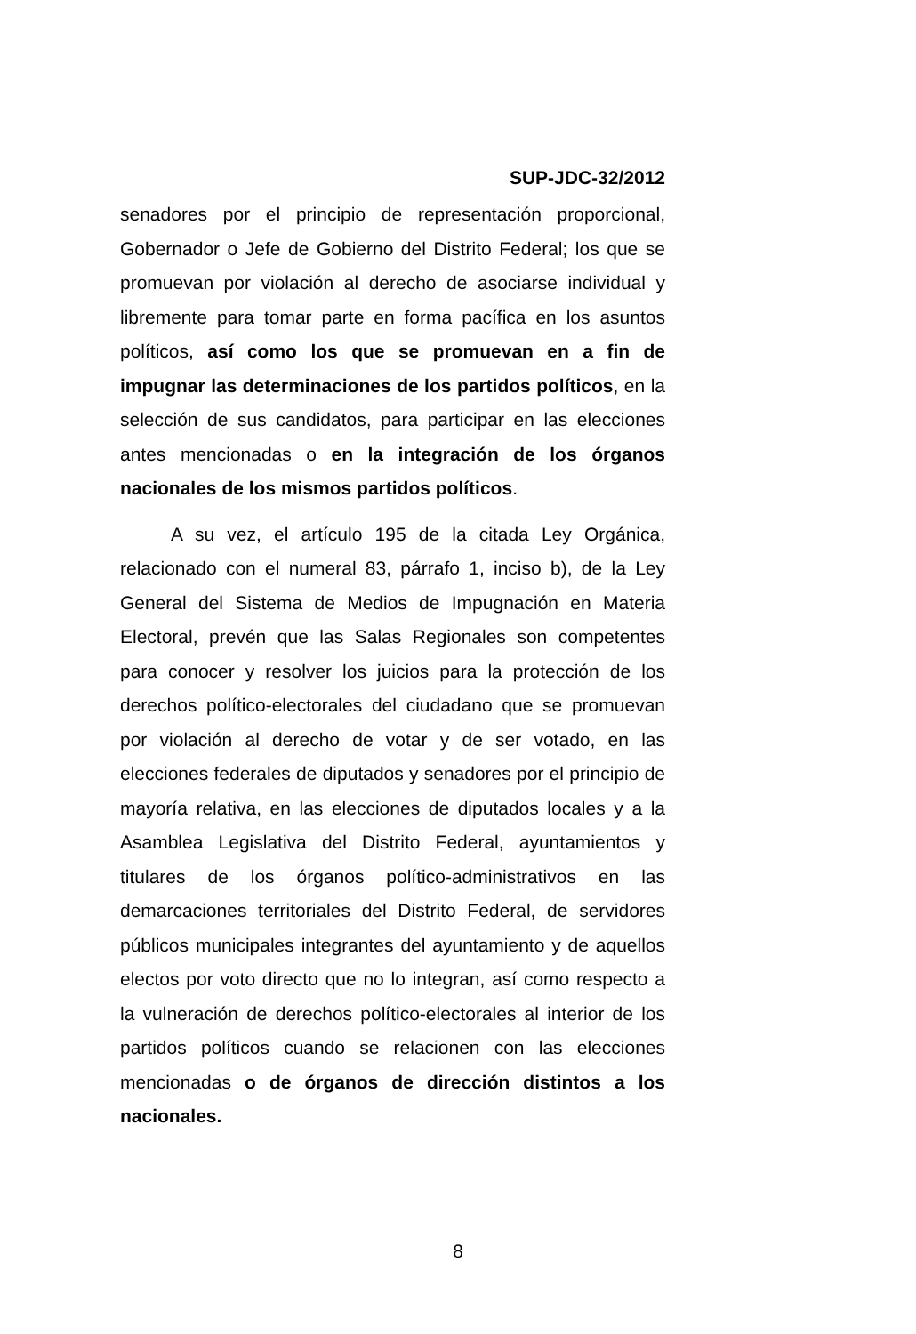SUP-JDC-32/2012
senadores por el principio de representación proporcional, Gobernador o Jefe de Gobierno del Distrito Federal; los que se promuevan por violación al derecho de asociarse individual y libremente para tomar parte en forma pacífica en los asuntos políticos, así como los que se promuevan en a fin de impugnar las determinaciones de los partidos políticos, en la selección de sus candidatos, para participar en las elecciones antes mencionadas o en la integración de los órganos nacionales de los mismos partidos políticos.
A su vez, el artículo 195 de la citada Ley Orgánica, relacionado con el numeral 83, párrafo 1, inciso b), de la Ley General del Sistema de Medios de Impugnación en Materia Electoral, prevén que las Salas Regionales son competentes para conocer y resolver los juicios para la protección de los derechos político-electorales del ciudadano que se promuevan por violación al derecho de votar y de ser votado, en las elecciones federales de diputados y senadores por el principio de mayoría relativa, en las elecciones de diputados locales y a la Asamblea Legislativa del Distrito Federal, ayuntamientos y titulares de los órganos político-administrativos en las demarcaciones territoriales del Distrito Federal, de servidores públicos municipales integrantes del ayuntamiento y de aquellos electos por voto directo que no lo integran, así como respecto a la vulneración de derechos político-electorales al interior de los partidos políticos cuando se relacionen con las elecciones mencionadas o de órganos de dirección distintos a los nacionales.
8